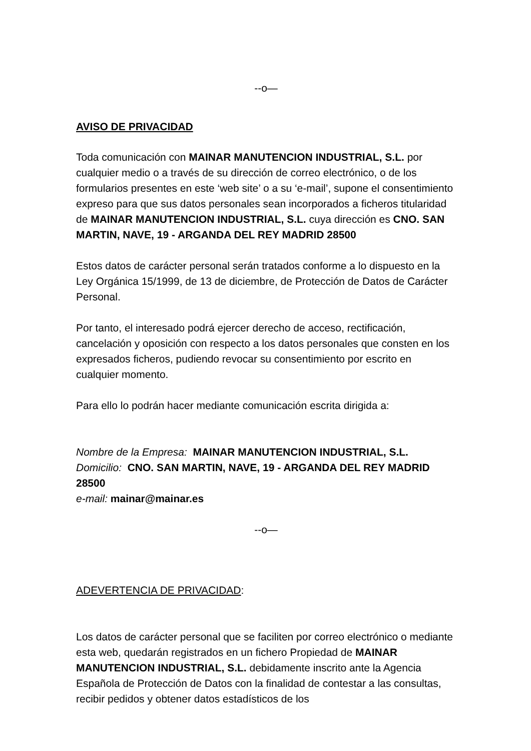--o—
AVISO DE PRIVACIDAD
Toda comunicación con MAINAR MANUTENCION INDUSTRIAL, S.L. por cualquier medio o a través de su dirección de correo electrónico, o de los formularios presentes en este ‘web site’ o a su ‘e-mail’, supone el consentimiento expreso para que sus datos personales sean incorporados a ficheros titularidad de MAINAR MANUTENCION INDUSTRIAL, S.L. cuya dirección es CNO. SAN MARTIN, NAVE, 19 - ARGANDA DEL REY MADRID 28500
Estos datos de carácter personal serán tratados conforme a lo dispuesto en la Ley Orgánica 15/1999, de 13 de diciembre, de Protección de Datos de Carácter Personal.
Por tanto, el interesado podrá ejercer derecho de acceso, rectificación, cancelación y oposición con respecto a los datos personales que consten en los expresados ficheros, pudiendo revocar su consentimiento por escrito en cualquier momento.
Para ello lo podrán hacer mediante comunicación escrita dirigida a:
Nombre de la Empresa: MAINAR MANUTENCION INDUSTRIAL, S.L.
Domicilio: CNO. SAN MARTIN, NAVE, 19 - ARGANDA DEL REY MADRID 28500
e-mail: mainar@mainar.es
--o—
ADEVERTENCIA DE PRIVACIDAD:
Los datos de carácter personal que se faciliten por correo electrónico o mediante esta web, quedarán registrados en un fichero Propiedad de MAINAR MANUTENCION INDUSTRIAL, S.L. debidamente inscrito ante la Agencia Española de Protección de Datos con la finalidad de contestar a las consultas, recibir pedidos y obtener datos estadísticos de los